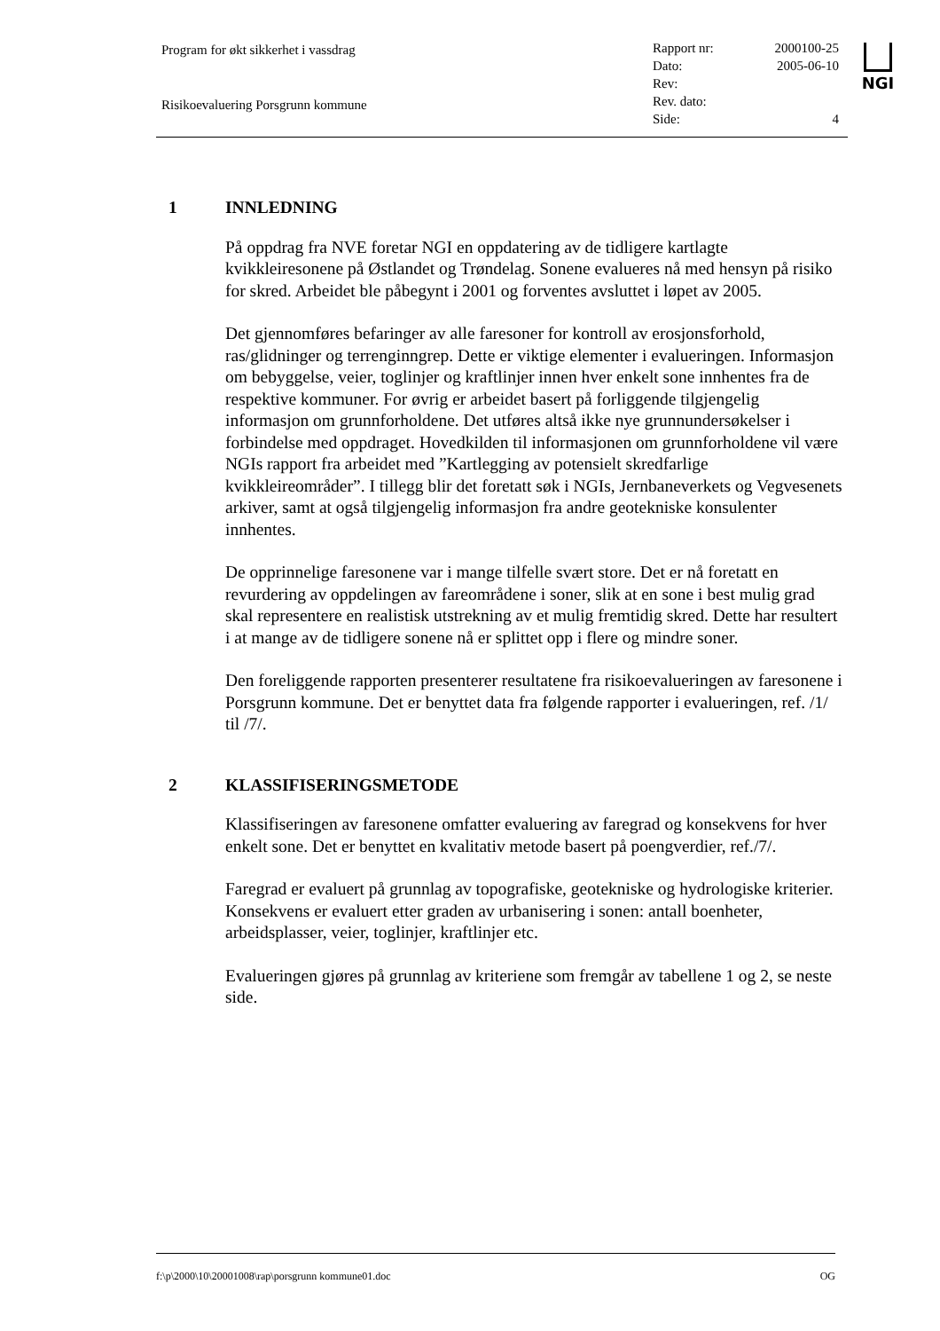Program for økt sikkerhet i vassdrag
Risikoevaluering Porsgrunn kommune
Rapport nr: 2000100-25
Dato: 2005-06-10
Rev:
Rev. dato:
Side: 4
NGI
1 INNLEDNING
På oppdrag fra NVE foretar NGI en oppdatering av de tidligere kartlagte kvikkleiresonene på Østlandet og Trøndelag. Sonene evalueres nå med hensyn på risiko for skred. Arbeidet ble påbegynt i 2001 og forventes avsluttet i løpet av 2005.
Det gjennomføres befaringer av alle faresoner for kontroll av erosjonsforhold, ras/glidninger og terrenginngrep. Dette er viktige elementer i evalueringen. Informasjon om bebyggelse, veier, toglinjer og kraftlinjer innen hver enkelt sone innhentes fra de respektive kommuner. For øvrig er arbeidet basert på forliggende tilgjengelig informasjon om grunnforholdene. Det utføres altså ikke nye grunnundersøkelser i forbindelse med oppdraget. Hovedkilden til informasjonen om grunnforholdene vil være NGIs rapport fra arbeidet med ”Kartlegging av potensielt skredfarlige kvikkleireområder”. I tillegg blir det foretatt søk i NGIs, Jernbaneverkets og Vegvesenets arkiver, samt at også tilgjengelig informasjon fra andre geotekniske konsulenter innhentes.
De opprinnelige faresonene var i mange tilfelle svært store. Det er nå foretatt en revurdering av oppdelingen av fareområdene i soner, slik at en sone i best mulig grad skal representere en realistisk utstrekning av et mulig fremtidig skred. Dette har resultert i at mange av de tidligere sonene nå er splittet opp i flere og mindre soner.
Den foreliggende rapporten presenterer resultatene fra risikoevalueringen av faresonene i Porsgrunn kommune. Det er benyttet data fra følgende rapporter i evalueringen, ref. /1/ til /7/.
2 KLASSIFISERINGSMETODE
Klassifiseringen av faresonene omfatter evaluering av faregrad og konsekvens for hver enkelt sone. Det er benyttet en kvalitativ metode basert på poengverdier, ref./7/.
Faregrad er evaluert på grunnlag av topografiske, geotekniske og hydrologiske kriterier. Konsekvens er evaluert etter graden av urbanisering i sonen: antall boenheter, arbeidsplasser, veier, toglinjer, kraftlinjer etc.
Evalueringen gjøres på grunnlag av kriteriene som fremgår av tabellene 1 og 2, se neste side.
f:\p\2000\10\20001008\rap\porsgrunn kommune01.doc OG